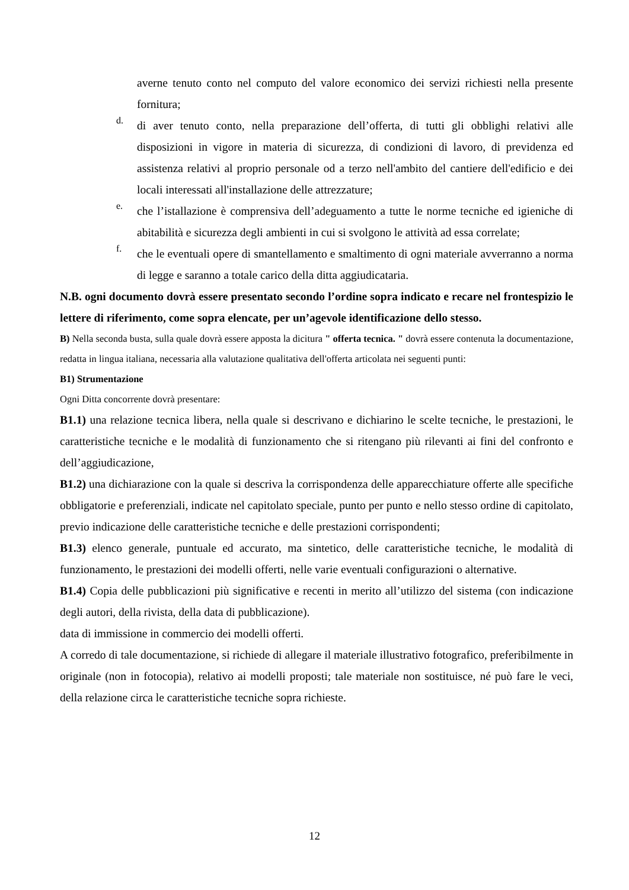averne tenuto conto nel computo del valore economico dei servizi richiesti nella presente fornitura;
d.
di aver tenuto conto, nella preparazione dell’offerta, di tutti gli obblighi relativi alle disposizioni in vigore in materia di sicurezza, di condizioni di lavoro, di previdenza ed assistenza relativi al proprio personale od a terzo nell'ambito del cantiere dell'edificio e dei locali interessati all'installazione delle attrezzature;
e.
che l’istallazione è comprensiva dell’adeguamento a tutte le norme tecniche ed igieniche di abitabilità e sicurezza degli ambienti in cui si svolgono le attività ad essa correlate;
f.
che le eventuali opere di smantellamento e smaltimento di ogni materiale avverranno a norma di legge e saranno a totale carico della ditta aggiudicataria.
N.B. ogni documento dovrà essere presentato secondo l’ordine sopra indicato e recare nel frontespizio le lettere di riferimento, come sopra elencate, per un’agevole identificazione dello stesso.
B) Nella seconda busta, sulla quale dovrà essere apposta la dicitura " offerta tecnica. " dovrà essere contenuta la documentazione, redatta in lingua italiana, necessaria alla valutazione qualitativa dell'offerta articolata nei seguenti punti:
B1) Strumentazione
Ogni Ditta concorrente dovrà presentare:
B1.1) una relazione tecnica libera, nella quale si descrivano e dichiarino le scelte tecniche, le prestazioni, le caratteristiche tecniche e le modalità di funzionamento che si ritengano più rilevanti ai fini del confronto e dell’aggiudicazione,
B1.2) una dichiarazione con la quale si descriva la corrispondenza delle apparecchiature offerte alle specifiche obbligatorie e preferenziali, indicate nel capitolato speciale, punto per punto e nello stesso ordine di capitolato, previo indicazione delle caratteristiche tecniche e delle prestazioni corrispondenti;
B1.3) elenco generale, puntuale ed accurato, ma sintetico, delle caratteristiche tecniche, le modalità di funzionamento, le prestazioni dei modelli offerti, nelle varie eventuali configurazioni o alternative.
B1.4) Copia delle pubblicazioni più significative e recenti in merito all’utilizzo del sistema (con indicazione degli autori, della rivista, della data di pubblicazione).
data di immissione in commercio dei modelli offerti.
A corredo di tale documentazione, si richiede di allegare il materiale illustrativo fotografico, preferibilmente in originale (non in fotocopia), relativo ai modelli proposti; tale materiale non sostituisce, né può fare le veci, della relazione circa le caratteristiche tecniche sopra richieste.
12